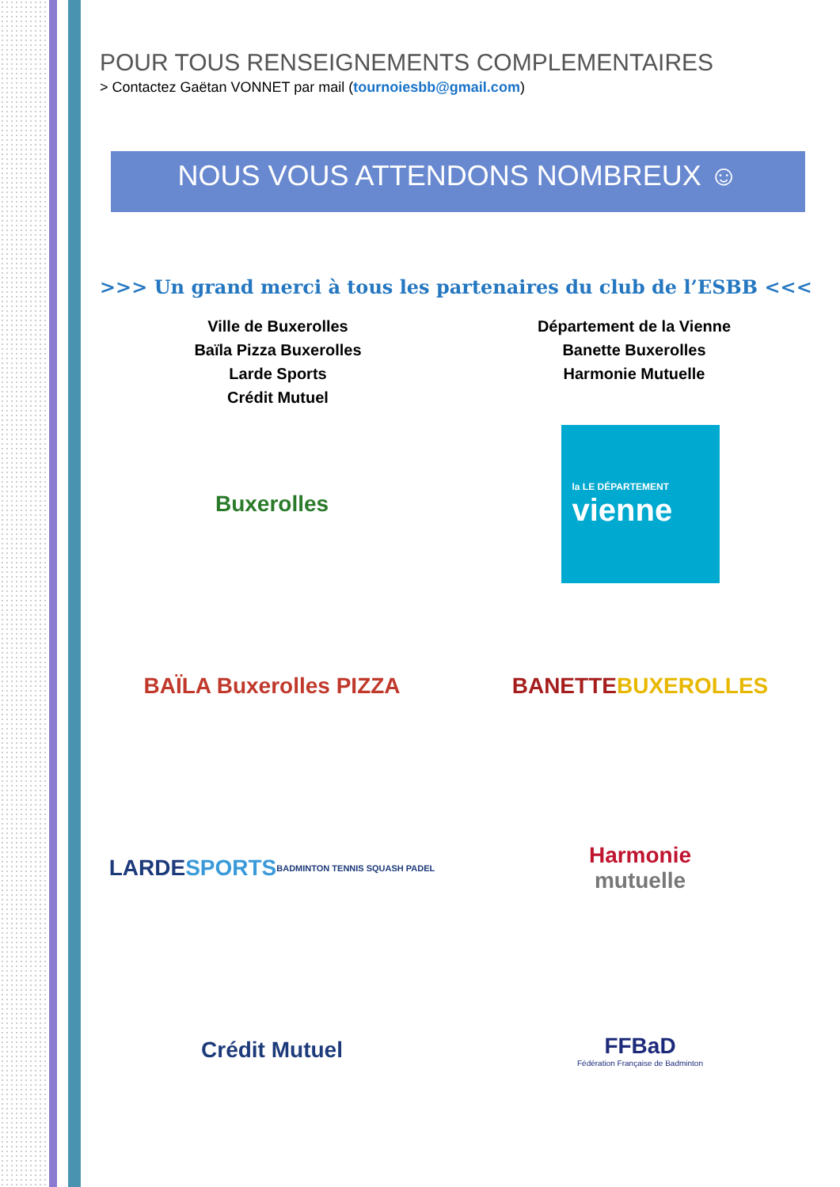POUR TOUS RENSEIGNEMENTS COMPLEMENTAIRES
> Contactez Gaëtan VONNET par mail (tournoiesbb@gmail.com)
NOUS VOUS ATTENDONS NOMBREUX ☺
>>> Un grand merci à tous les partenaires du club de l’ESBB <<<
Ville de Buxerolles
Baïla Pizza Buxerolles
Larde Sports
Crédit Mutuel
Département de la Vienne
Banette Buxerolles
Harmonie Mutuelle
Buxerolles
la LE DÉPARTEMENT
vienne
BAÏLA Buxerolles PIZZA
BANETTE BUXEROLLES
LARDE SPORTS BADMINTON TENNIS SQUASH PADEL
Harmonie
mutuelle
Crédit Mutuel
FFBaD
Fédération Française de Badminton